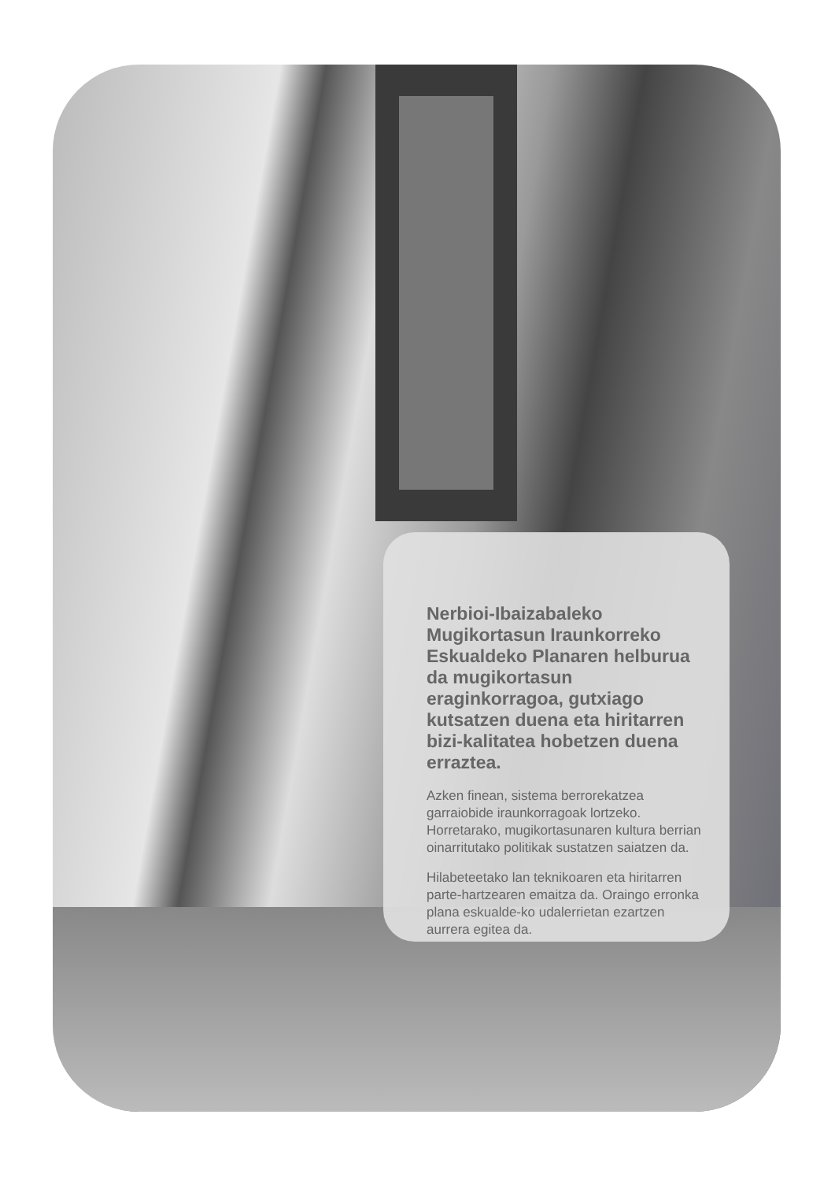Nerbioi-Ibaizabaleko Mugikortasun Iraunkorreko Eskualdeko Planaren helburua da mugikortasun eraginkorragoa, gutxiago kutsatzen duena eta hiritarren bizi-kalitatea hobetzen duena erraztea.
Azken finean, sistema berrorekatzea garraiobide iraunkorragoak lortzeko. Horretarako, mugikortasunaren kultura berrian oinarritutako politikak sustatzen saiatzen da.
Hilabeteetako lan teknikoaren eta hiritarren parte-hartzearen emaitza da. Oraingo erronka plana eskualde-ko udalerrietan ezartzen aurrera egitea da.